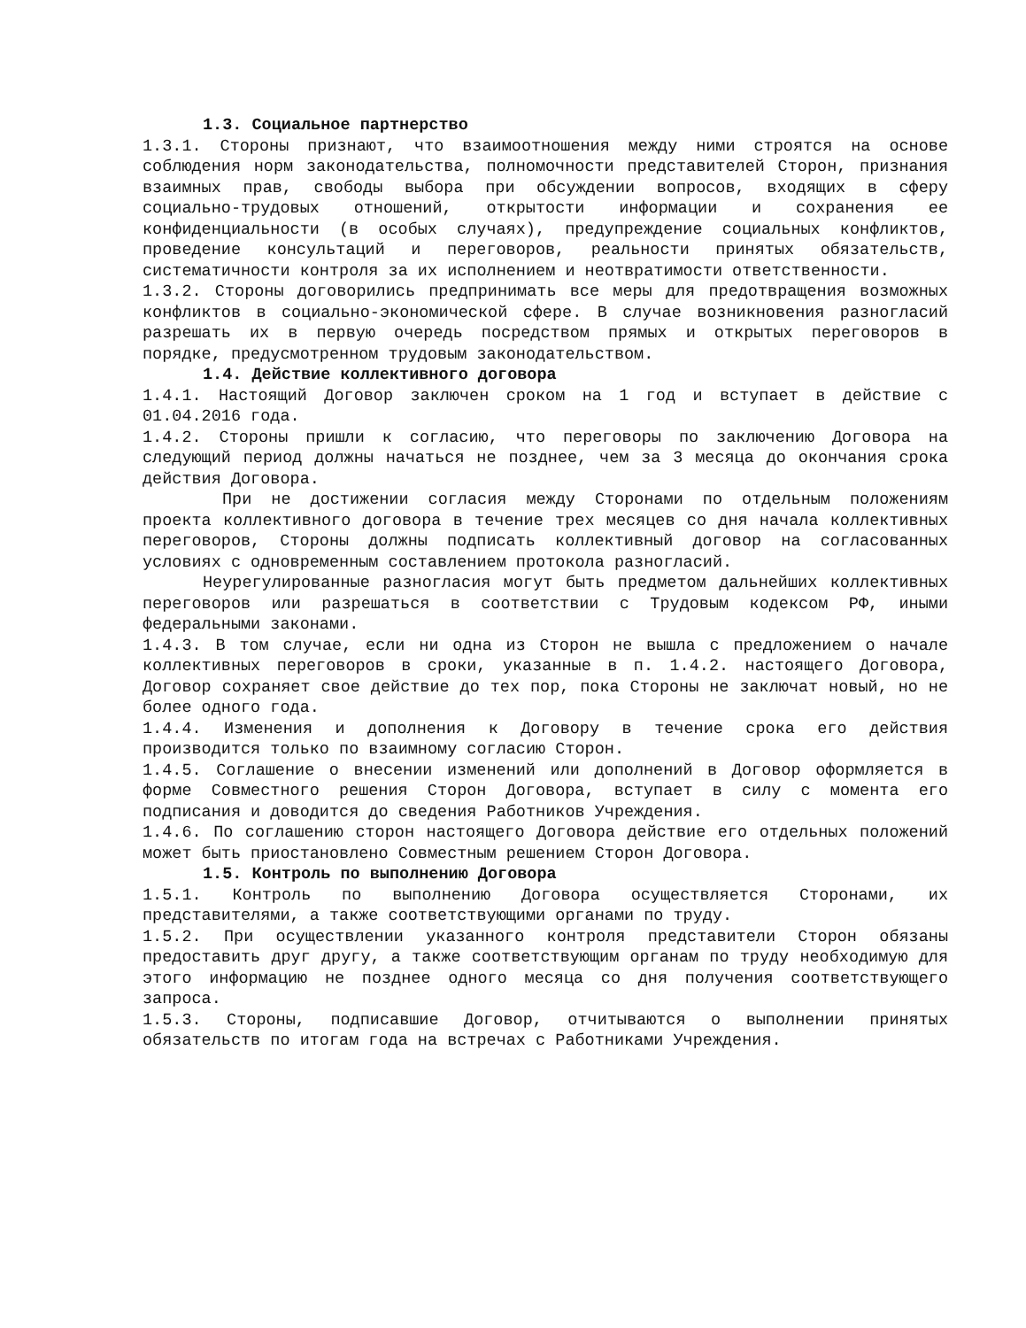1.3. Социальное партнерство
1.3.1. Стороны признают, что взаимоотношения между ними строятся на основе соблюдения норм законодательства, полномочности представителей Сторон, признания взаимных прав, свободы выбора при обсуждении вопросов, входящих в сферу социально-трудовых отношений, открытости информации и сохранения ее конфиденциальности (в особых случаях), предупреждение социальных конфликтов, проведение консультаций и переговоров, реальности принятых обязательств, систематичности контроля за их исполнением и неотвратимости ответственности.
1.3.2. Стороны договорились предпринимать все меры для предотвращения возможных конфликтов в социально-экономической сфере. В случае возникновения разногласий разрешать их в первую очередь посредством прямых и открытых переговоров в порядке, предусмотренном трудовым законодательством.
1.4. Действие коллективного договора
1.4.1. Настоящий Договор заключен сроком на 1 год и вступает в действие с 01.04.2016 года.
1.4.2. Стороны пришли к согласию, что переговоры по заключению Договора на следующий период должны начаться не позднее, чем за 3 месяца до окончания срока действия Договора.
При не достижении согласия между Сторонами по отдельным положениям проекта коллективного договора в течение трех месяцев со дня начала коллективных переговоров, Стороны должны подписать коллективный договор на согласованных условиях с одновременным составлением протокола разногласий.
Неурегулированные разногласия могут быть предметом дальнейших коллективных переговоров или разрешаться в соответствии с Трудовым кодексом РФ, иными федеральными законами.
1.4.3. В том случае, если ни одна из Сторон не вышла с предложением о начале коллективных переговоров в сроки, указанные в п. 1.4.2. настоящего Договора, Договор сохраняет свое действие до тех пор, пока Стороны не заключат новый, но не более одного года.
1.4.4. Изменения и дополнения к Договору в течение срока его действия производится только по взаимному согласию Сторон.
1.4.5. Соглашение о внесении изменений или дополнений в Договор оформляется в форме Совместного решения Сторон Договора, вступает в силу с момента его подписания и доводится до сведения Работников Учреждения.
1.4.6. По соглашению сторон настоящего Договора действие его отдельных положений может быть приостановлено Совместным решением Сторон Договора.
1.5. Контроль по выполнению Договора
1.5.1. Контроль по выполнению Договора осуществляется Сторонами, их представителями, а также соответствующими органами по труду.
1.5.2. При осуществлении указанного контроля представители Сторон обязаны предоставить друг другу, а также соответствующим органам по труду необходимую для этого информацию не позднее одного месяца со дня получения соответствующего запроса.
1.5.3. Стороны, подписавшие Договор, отчитываются о выполнении принятых обязательств по итогам года на встречах с Работниками Учреждения.